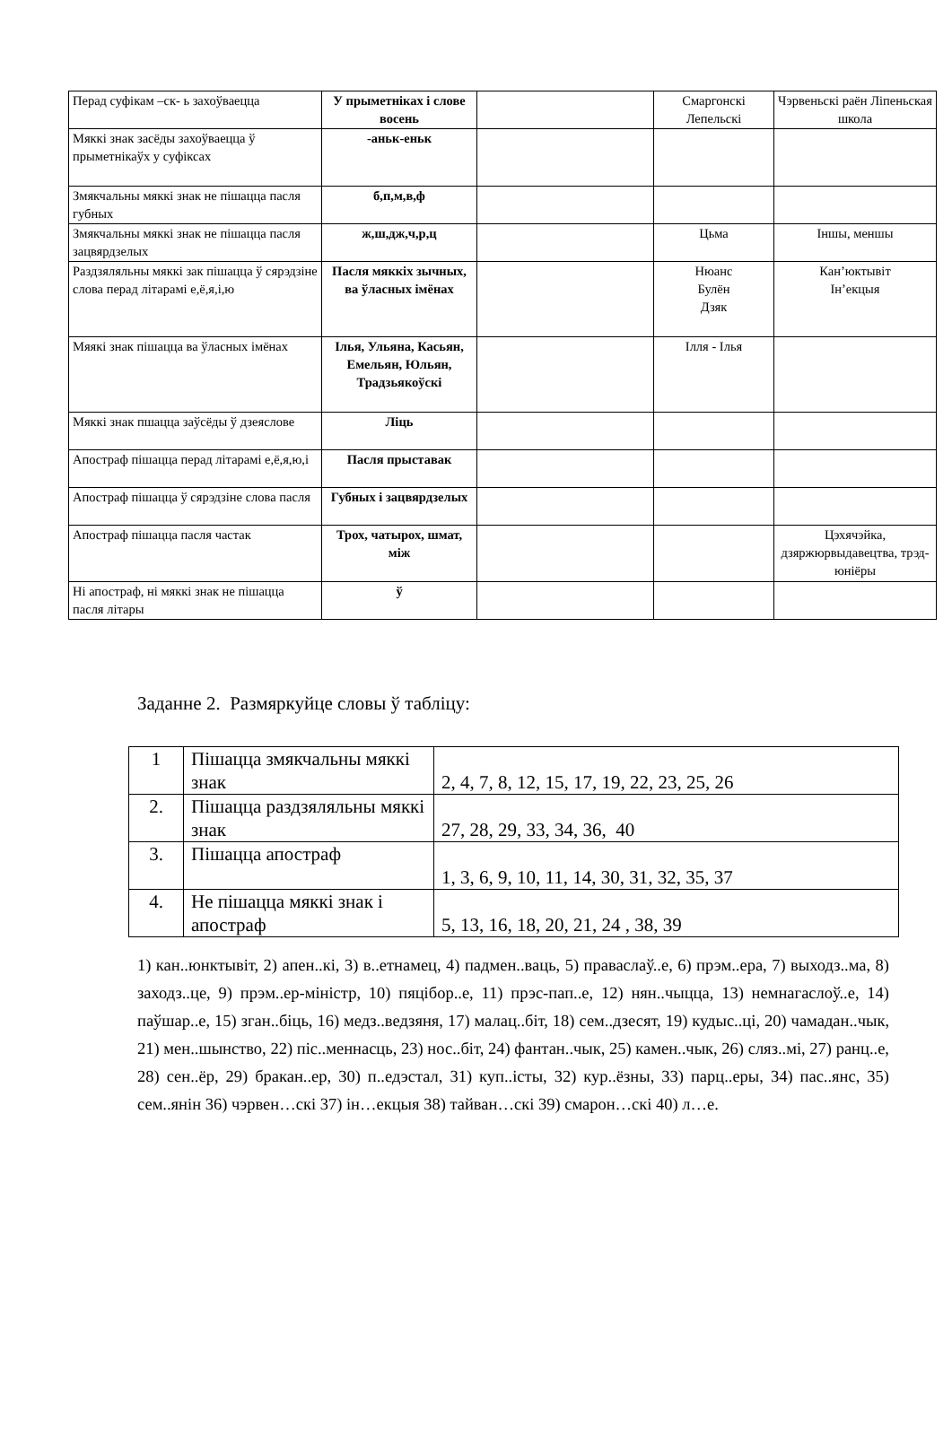| Перад суфікам –ск- ь захоўваецца | У прыметніках і слове восень | | Смаргонскі Лепельскі | Чэрвеньскі раён Ліпеньская школа |
| Мяккі знак засёды захоўваецца ў прыметнікаўх у суфіксах | -аньк-еньк | | | |
| Змякчальны мяккі знак не пішацца пасля губных | б,п,м,в,ф | | | |
| Змякчальны мяккі знак не пішацца пасля зацвярдзелых | ж,ш,дж,ч,р,ц | | Цьма | Іншы, меншы |
| Раздзяляльны мяккі зак пішацца ў сярэдзіне слова перад літарамі е,ё,я,і,ю | Пасля мяккіх зычных, ва ўласных імёнах | | Нюанс Булён Дзяк | Кан’юктывіт Ін’екцыя |
| Мяякі знак пішацца ва ўласных імёнах | Ілья, Ульяна, Касьян, Емельян, Юльян, Традзьякоўскі | | Ілля - Ілья | |
| Мяккі знак пшацца заўсёды ў дзеяслове | Ліць | | | |
| Апостраф пішацца перад літарамі е,ё,я,ю,і | Пасля прыставак | | | |
| Апостраф пішацца ў сярэдзіне слова пасля | Губных і зацвярдзелых | | | |
| Апостраф пішацца пасля частак | Трох, чатырох, шмат, між | | | Цэхячэйка, дзяржюрвыдавецтва, трэд-юніёры |
| Ні апостраф, ні мяккі знак не пішацца пасля літары | ў | | | |
Заданне 2. Размяркуйце словы ў табліцу:
| 1 | Пішацца змякчальны мяккі знак | 2, 4, 7, 8, 12, 15, 17, 19, 22, 23, 25, 26 |
| 2. | Пішацца раздзяляльны мяккі знак | 27, 28, 29, 33, 34, 36, 40 |
| 3. | Пішацца апостраф | 1, 3, 6, 9, 10, 11, 14, 30, 31, 32, 35, 37 |
| 4. | Не пішацца мяккі знак і апостраф | 5, 13, 16, 18, 20, 21, 24 , 38, 39 |
1) кан..юнктывіт, 2) апен..кі, 3) в..етнамец, 4) падмен..ваць, 5) праваслаў..е, 6) прэм..ера, 7) выходз..ма, 8) заходз..це, 9) прэм..ер-міністр, 10) пяцібор..е, 11) прэс-пап..е, 12) нян..чыцца, 13) немнагаслоў..е, 14) паўшар..е, 15) зган..біць, 16) медз..ведзяня, 17) малац..біт, 18) сем..дзесят, 19) кудыс..ці, 20) чамадан..чык, 21) мен..шынство, 22) піс..меннасць, 23) нос..біт, 24) фантан..чык, 25) камен..чык, 26) сляз..мі, 27) ранц..е, 28) сен..ёр, 29) бракан..ер, 30) п..едэстал, 31) куп..істы, 32) кур..ёзны, 33) парц..еры, 34) пас..янс, 35) сем..янін 36) чэрвен…скі 37) ін…екцыя 38) тайван…скі 39) смарон…скі 40) л…е.